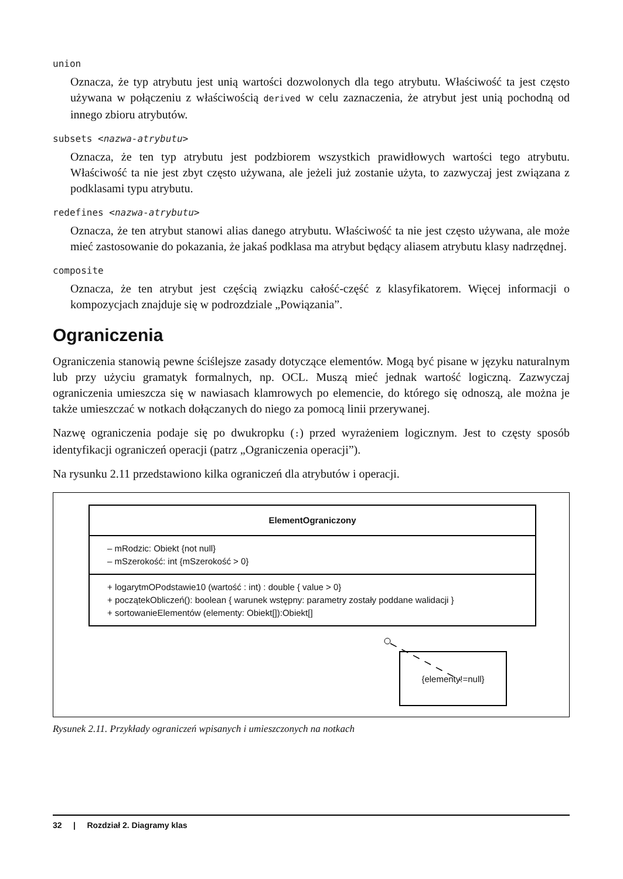union
Oznacza, że typ atrybutu jest unią wartości dozwolonych dla tego atrybutu. Właściwość ta jest często używana w połączeniu z właściwością derived w celu zaznaczenia, że atrybut jest unią pochodną od innego zbioru atrybutów.
subsets <nazwa-atrybutu>
Oznacza, że ten typ atrybutu jest podzbiorem wszystkich prawidłowych wartości tego atrybutu. Właściwość ta nie jest zbyt często używana, ale jeżeli już zostanie użyta, to zazwyczaj jest związana z podklasami typu atrybutu.
redefines <nazwa-atrybutu>
Oznacza, że ten atrybut stanowi alias danego atrybutu. Właściwość ta nie jest często używana, ale może mieć zastosowanie do pokazania, że jakaś podklasa ma atrybut będący aliasem atrybutu klasy nadrzędnej.
composite
Oznacza, że ten atrybut jest częścią związku całość-część z klasyfikatorem. Więcej informacji o kompozycjach znajduje się w podrozdziale „Powiązania”.
Ograniczenia
Ograniczenia stanowią pewne ściślejsze zasady dotyczące elementów. Mogą być pisane w języku naturalnym lub przy użyciu gramatyk formalnych, np. OCL. Muszą mieć jednak wartość logiczną. Zazwyczaj ograniczenia umieszcza się w nawiasach klamrowych po elemencie, do którego się odnoszą, ale można je także umieszczać w notkach dołączanych do niego za pomocą linii przerywanej.
Nazwę ograniczenia podaje się po dwukropku (:) przed wyrażeniem logicznym. Jest to częsty sposób identyfikacji ograniczeń operacji (patrz „Ograniczenia operacji”).
Na rysunku 2.11 przedstawiono kilka ograniczeń dla atrybutów i operacji.
ElementOgraniczony
– mRodzic: Obiekt {not null}
– mSzerokość: int {mSzerokość > 0}
+ logarytmOPodstawie10 (wartość : int) : double { value > 0}
+ początekObliczeń(): boolean { warunek wstępny: parametry zostały poddane walidacji }
+ sortowanieElementów (elementy: Obiekt[]):Obiekt[]
{elementy!=null}
Rysunek 2.11. Przykłady ograniczeń wpisanych i umieszczonych na notkach
32 | Rozdział 2. Diagramy klas